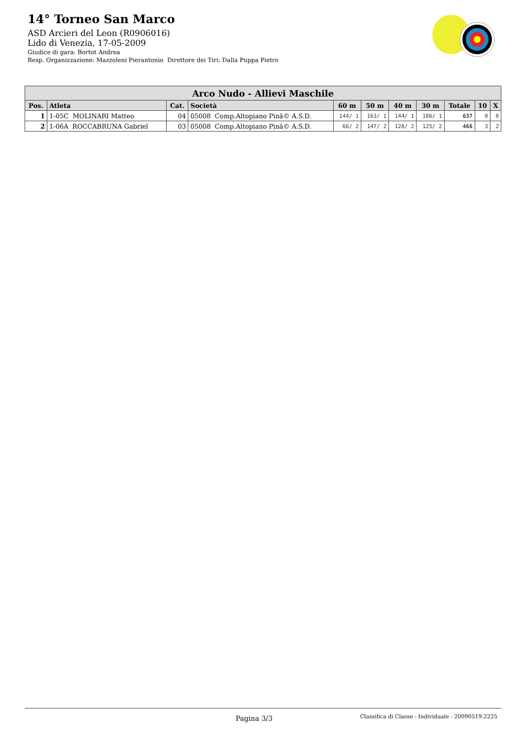14° Torneo San Marco
ASD Arcieri del Leon (R0906016)
Lido di Venezia, 17-05-2009
Giudice di gara: Bortot Andrea
Resp. Organizzazione: Mazzoleni Pierantonio Direttore dei Tiri: Dalla Puppa Pietro
| Arco Nudo - Allievi Maschile | | | | | | | | | | |
| --- | --- | --- | --- | --- | --- | --- | --- | --- | --- | --- |
| Pos. | Atleta | Cat. | Società | 60 m | 50 m | 40 m | 30 m | Totale | 10 | X |
| 1 | 1-05C MOLINARI Matteo | 04 | 05008 Comp.Altopiano Pinã© A.S.D. | 144/ 1 | 163/ 1 | 144/ 1 | 186/ 1 | 637 | 0 | 0 |
| 2 | 1-06A ROCCABRUNA Gabriel | 03 | 05008 Comp.Altopiano Pinã© A.S.D. | 66/ 2 | 147/ 2 | 128/ 2 | 125/ 2 | 466 | 3 | 2 |
Pagina 3/3 Classifica di Classe - Individuale - 20090519.2225